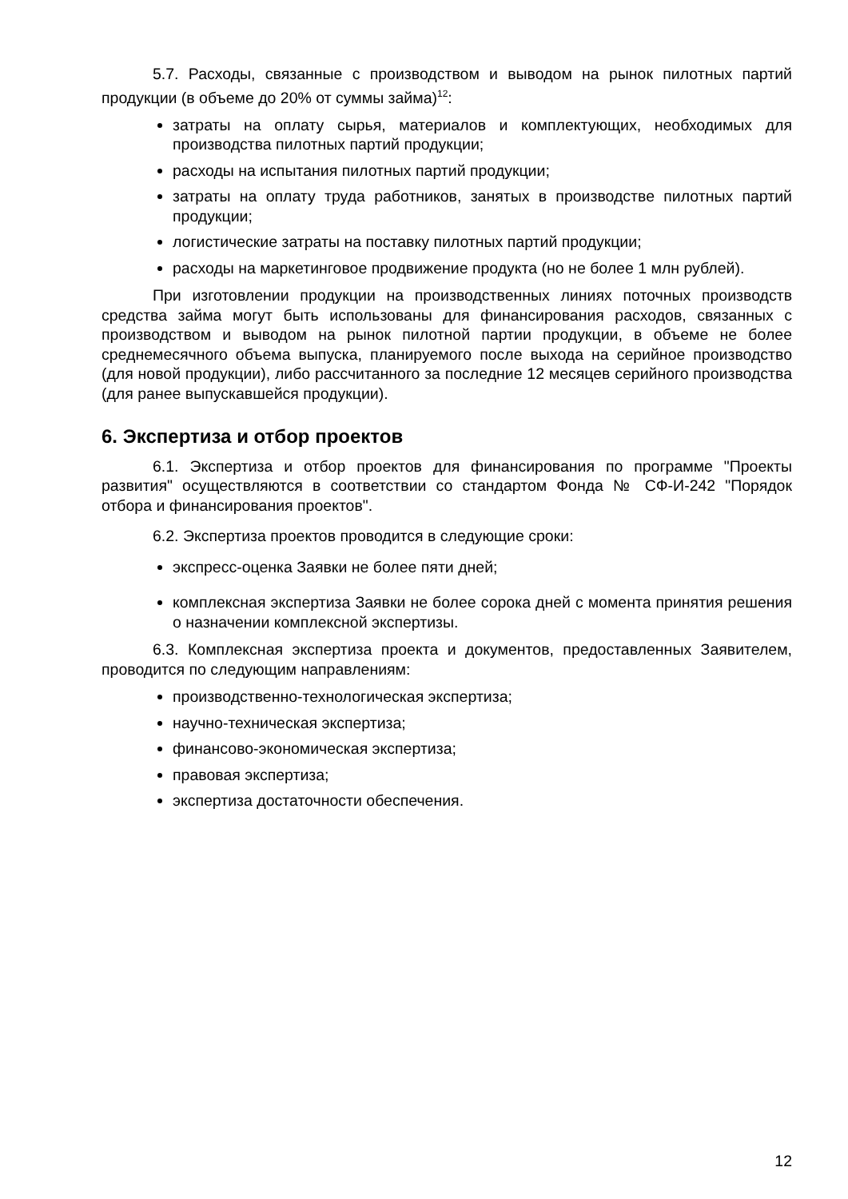5.7. Расходы, связанные с производством и выводом на рынок пилотных партий продукции (в объеме до 20% от суммы займа)<sup>12</sup>:
затраты на оплату сырья, материалов и комплектующих, необходимых для производства пилотных партий продукции;
расходы на испытания пилотных партий продукции;
затраты на оплату труда работников, занятых в производстве пилотных партий продукции;
логистические затраты на поставку пилотных партий продукции;
расходы на маркетинговое продвижение продукта (но не более 1 млн рублей).
При изготовлении продукции на производственных линиях поточных производств средства займа могут быть использованы для финансирования расходов, связанных с производством и выводом на рынок пилотной партии продукции, в объеме не более среднемесячного объема выпуска, планируемого после выхода на серийное производство (для новой продукции), либо рассчитанного за последние 12 месяцев серийного производства (для ранее выпускавшейся продукции).
6. Экспертиза и отбор проектов
6.1. Экспертиза и отбор проектов для финансирования по программе "Проекты развития" осуществляются в соответствии со стандартом Фонда № СФ-И-242 "Порядок отбора и финансирования проектов".
6.2. Экспертиза проектов проводится в следующие сроки:
экспресс-оценка Заявки не более пяти дней;
комплексная экспертиза Заявки не более сорока дней с момента принятия решения о назначении комплексной экспертизы.
6.3. Комплексная экспертиза проекта и документов, предоставленных Заявителем, проводится по следующим направлениям:
производственно-технологическая экспертиза;
научно-техническая экспертиза;
финансово-экономическая экспертиза;
правовая экспертиза;
экспертиза достаточности обеспечения.
12